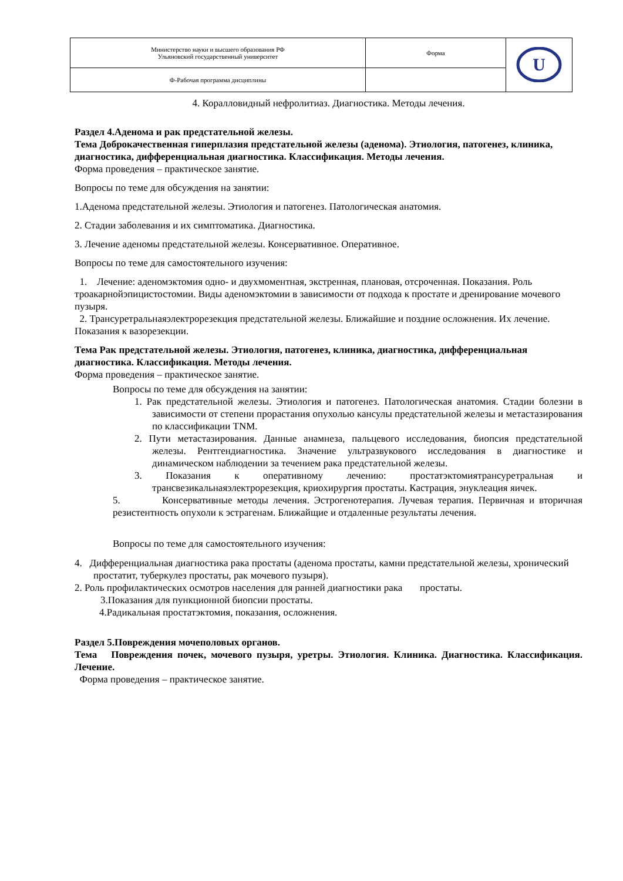| Министерство науки и высшего образования РФ Ульяновский государственный университет | Форма | U |
| Ф-Рабочая программа дисциплины | | |
4. Коралловидный нефролитиаз. Диагностика. Методы лечения.
Раздел 4.Аденома и рак предстательной железы.
Тема Доброкачественная гиперплазия предстательной железы (аденома). Этиология, патогенез, клиника, диагностика, дифференциальная диагностика. Классификация. Методы лечения.
Форма проведения – практическое занятие.
Вопросы по теме для обсуждения на занятии:
1.Аденома предстательной железы. Этиология и патогенез. Патологическая анатомия.
2. Стадии заболевания и их симптоматика. Диагностика.
3. Лечение аденомы предстательной железы. Консервативное. Оперативное.
Вопросы по теме для самостоятельного изучения:
1. Лечение: аденомэктомия одно- и двухмоментная, экстренная, плановая, отсроченная. Показания. Роль троакарнойэпицистостомии. Виды аденомэктомии в зависимости от подхода к простате и дренирование мочевого пузыря.
2. Трансуретральнаяэлектрорезекция предстательной железы. Ближайшие и поздние осложнения. Их лечение. Показания к вазорезекции.
Тема Рак предстательной железы. Этиология, патогенез, клиника, диагностика, дифференциальная диагностика. Классификация. Методы лечения.
Форма проведения – практическое занятие.
Вопросы по теме для обсуждения на занятии:
1. Рак предстательной железы. Этиология и патогенез. Патологическая анатомия. Стадии болезни в зависимости от степени прорастания опухолью кансулы предстательной железы и метастазирования по классификации TNM.
2. Пути метастазирования. Данные анамнеза, пальцевого исследования, биопсия предстательной железы. Рентгендиагностика. Значение ультразвукового исследования в диагностике и динамическом наблюдении за течением рака предстательной железы.
3. Показания к оперативному лечению: простатэктомиятрансуретральная и трансвезикальнаяэлектрорезекция, криохирургия простаты. Кастрация, энуклеация яичек.
5. Консервативные методы лечения. Эстрогенотерапия. Лучевая терапия. Первичная и вторичная резистентность опухоли к эстрагенам. Ближайщие и отдаленные результаты лечения.
Вопросы по теме для самостоятельного изучения:
4. Дифференциальная диагностика рака простаты (аденома простаты, камни предстательной железы, хронический простатит, туберкулез простаты, рак мочевого пузыря).
2. Роль профилактических осмотров населения для ранней диагностики рака простаты.
3.Показания для пункционной биопсии простаты.
4.Радикальная простатэктомия, показания, осложнения.
Раздел 5.Повреждения мочеполовых органов.
Тема Повреждения почек, мочевого пузыря, уретры. Этиология. Клиника. Диагностика. Классификация. Лечение.
Форма проведения – практическое занятие.